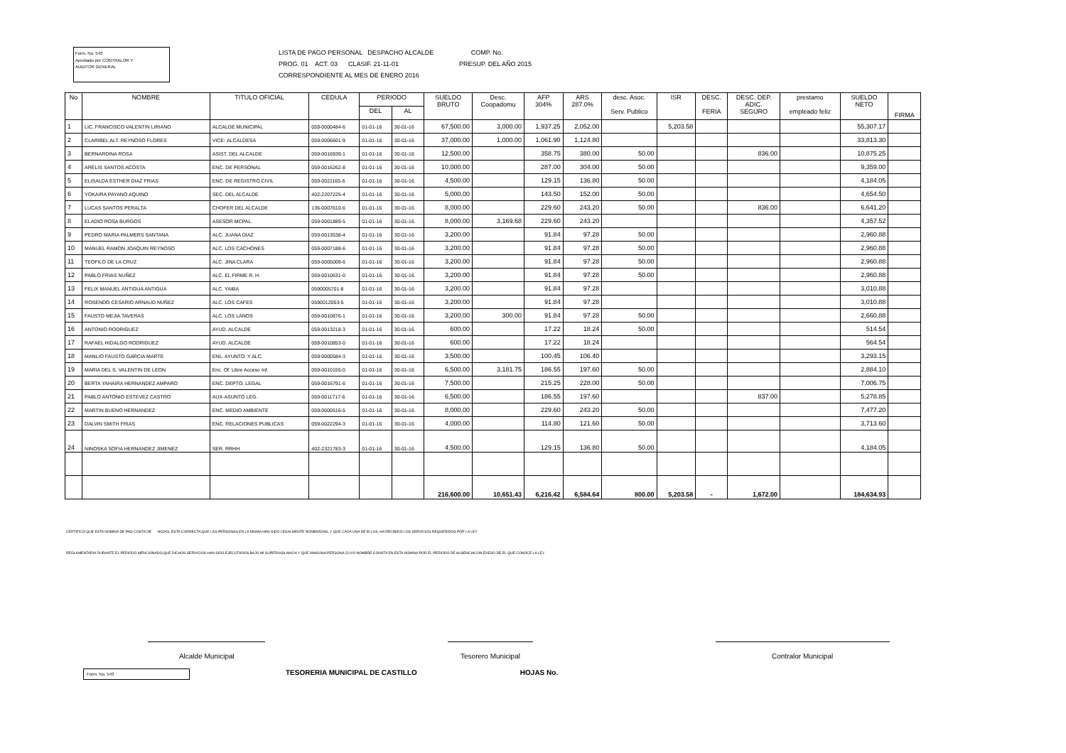Form. No. 543
Aprobado por CONTRALOR Y
AUDITOR GENERAL
LISTA DE PAGO PERSONAL DESPACHO ALCALDE COMP. No.
PROG. 01 ACT. 03 CLASIF. 21-11-01 PRESUP. DEL AÑO 2015
CORRESPONDIENTE AL MES DE ENERO 2016
| No | NOMBRE | TITULO OFICIAL | CEDULA | PERIODO | | SUELDO BRUTO | Desc. Coopadomu | AFP 304% | ARS 287.0% | desc. Asoc. Serv. Publico | ISR | DESC. FERIA | DESC. DEP. ADIC. SEGURO | prestamo empleado feliz | SUELDO NETO | FIRMA |
| --- | --- | --- | --- | --- | --- | --- | --- | --- | --- | --- | --- | --- | --- | --- | --- | --- |
| | | | | DEL | AL | | | | | | | | | | | |
| 1 | LIC. FRANCISCO VALENTIN LIRIANO | ALCALDE MUNICIPAL | 059-0000484-6 | 01-01-16 | 30-01-16 | 67,500.00 | 3,000.00 | 1,937.25 | 2,052.00 | | 5,203.58 | | | | 55,307.17 | |
| 2 | CLARIBEL ALT. REYNOSO FLORES | VICE- ALCALDESA | 059-0006601-9 | 01-01-16 | 30-01-16 | 37,000.00 | 1,000.00 | 1,061.90 | 1,124.80 | | | | | | 33,813.30 | |
| 3 | BERNARDINA ROSA | ASIST. DEL ALCALDE | 059-0016939-1 | 01-01-16 | 30-01-16 | 12,500.00 | | 358.75 | 380.00 | 50.00 | | | 836.00 | | 10,875.25 | |
| 4 | ARELIS SANTOS ACOSTA | ENC. DE PERSONAL | 059-0016262-8 | 01-01-16 | 30-01-16 | 10,000.00 | | 287.00 | 304.00 | 50.00 | | | | | 9,359.00 | |
| 5 | ELISALDA ESTHER DIAZ FRIAS | ENC. DE REGISTRO CIVIL | 059-0021165-6 | 01-01-16 | 30-01-16 | 4,500.00 | | 129.15 | 136.80 | 50.00 | | | | | 4,184.05 | |
| 6 | YOKAIRA PAYANO AQUINO | SEC. DEL ALCALDE | 402-2207225-4 | 01-01-16 | 30-01-16 | 5,000.00 | | 143.50 | 152.00 | 50.00 | | | | | 4,654.50 | |
| 7 | LUCAS SANTOS PERALTA | CHOFER DEL ALCALDE | 136-0007610-6 | 01-01-16 | 30-01-16 | 8,000.00 | | 229.60 | 243.20 | 50.00 | | | 836.00 | | 6,641.20 | |
| 8 | ELADIO ROSA BURGOS | ASESOR MCPAL. | 059-0001889-5 | 01-01-16 | 30-01-16 | 8,000.00 | 3,169.68 | 229.60 | 243.20 | | | | | | 4,357.52 | |
| 9 | PEDRO MARIA PALMERS SANTANA | ALC. JUANA DIAZ | 059-0013538-4 | 01-01-16 | 30-01-16 | 3,200.00 | | 91.84 | 97.28 | 50.00 | | | | | 2,960.88 | |
| 10 | MANUEL RAMON JOAQUIN REYNOSO | ALC. LOS CACHONES | 059-0007188-6 | 01-01-16 | 30-01-16 | 3,200.00 | | 91.84 | 97.28 | 50.00 | | | | | 2,960.88 | |
| 11 | TEOFILO DE LA CRUZ | ALC. JINA CLARA | 059-0005009-6 | 01-01-16 | 30-01-16 | 3,200.00 | | 91.84 | 97.28 | 50.00 | | | | | 2,960.88 | |
| 12 | PABLO FRIAS NUÑEZ | ALC. EL FIRME R. H. | 059-0010631-0 | 01-01-16 | 30-01-16 | 3,200.00 | | 91.84 | 97.28 | 50.00 | | | | | 2,960.88 | |
| 13 | FELIX MANUEL ANTIGUA ANTIGUA | ALC. YAIBA | 0590005701-8 | 01-01-16 | 30-01-16 | 3,200.00 | | 91.84 | 97.28 | | | | | | 3,010.88 | |
| 14 | ROSENDO CESARIO ARNAUD NUÑEZ | ALC. LOS CAFES | 0590012053-5 | 01-01-16 | 30-01-16 | 3,200.00 | | 91.84 | 97.28 | | | | | | 3,010.88 | |
| 15 | FAUSTO MEJIA TAVERAS | ALC. LOS LANOS | 059-0010876-1 | 01-01-16 | 30-01-16 | 3,200.00 | 300.00 | 91.84 | 97.28 | 50.00 | | | | | 2,660.88 | |
| 16 | ANTONIO RODRIGUEZ | AYUD. ALCALDE | 059-0013218-3 | 01-01-16 | 30-01-16 | 600.00 | | 17.22 | 18.24 | 50.00 | | | | | 514.54 | |
| 17 | RAFAEL HIDALGO RODRIGUEZ | AYUD. ALCALDE | 059-0010853-0 | 01-01-16 | 30-01-16 | 600.00 | | 17.22 | 18.24 | | | | | | 564.54 | |
| 18 | MANLIO FAUSTO GARCIA MARTE | ENL. AYUNTO. Y ALC. | 059-0000584-3 | 01-01-16 | 30-01-16 | 3,500.00 | | 100.45 | 106.40 | | | | | | 3,293.15 | |
| 19 | MARIA DEL S. VALENTIN DE LEON | Enc. Of. Libre Acceso Inf. | 059-0010155-0 | 01-01-16 | 30-01-16 | 6,500.00 | 3,181.75 | 186.55 | 197.60 | 50.00 | | | | | 2,884.10 | |
| 20 | BERTA YAHAIRA HERNANDEZ AMPARO | ENC. DEPTO. LEGAL | 059-0016791-6 | 01-01-16 | 30-01-16 | 7,500.00 | | 215.25 | 228.00 | 50.00 | | | | | 7,006.75 | |
| 21 | PABLO ANTONIO ESTEVEZ CASTRO | AUX-ASUNTO LEG. | 059-0011717-6 | 01-01-16 | 30-01-16 | 6,500.00 | | 186.55 | 197.60 | | | | 837.00 | | 5,278.85 | |
| 22 | MARTIN BUENO HERNANDEZ | ENC. MEDIO AMBIENTE | 059-0000516-5 | 01-01-16 | 30-01-16 | 8,000.00 | | 229.60 | 243.20 | 50.00 | | | | | 7,477.20 | |
| 23 | DALVIN SMITH FRIAS | ENC. RELACIONES PUBLICAS | 059-0022294-3 | 01-01-16 | 30-01-16 | 4,000.00 | | 114.80 | 121.60 | 50.00 | | | | | 3,713.60 | |
| 24 | NINOSKA SOFIA HERNANDEZ JIMENEZ | SER. RRHH | 402-2321783-3 | 01-01-16 | 30-01-16 | 4,500.00 | | 129.15 | 136.80 | 50.00 | | | | | 4,184.05 | |
| | | | | | | 216,600.00 | 10,651.43 | 6,216.42 | 6,584.64 | 800.00 | 5,203.58 | - | 1,672.00 | | 184,634.93 | |
CERTIFICO QUE ESTA NOMINA DE PAG COSTA DE HOJAS, ESTA CORRECTA;QUE LAS PERSONAS EN LA MISMA HAN SIDO LEGALMENTE NONBRADAS, Y QUE CADA UNA DE ELLAS, HA RECIBIDO LOS SERVICIOS REQUERIDOS POR LA LEY
REGLAMENTARIA DURANTE EL PERIODO MENCIONADO;QUE DICHOS SERVICIOS HAN SIDO EJECUTADOS BAJO MI SUPERVIGILANCIA Y QUE NINGUNA PERSONA CUYO NOMBRE CONSTA EN ESTA NOMINA POR EL PERIODO DE AUSENCIACON EXESO DE EL QUE CONOCE LA LEY
Alcalde Municipal Tesorero Municipal Contralor Municipal
Form. No. 543
TESORERIA MUNICIPAL DE CASTILLO
HOJAS No.